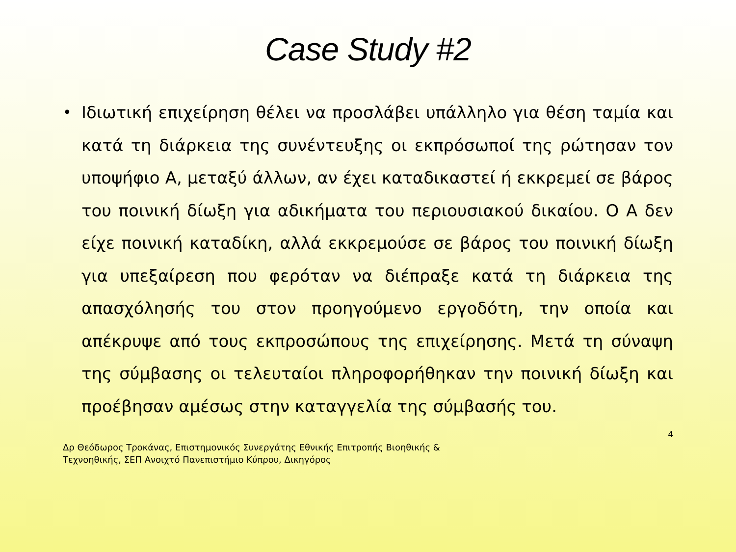Case Study #2
•
Ιδιωτική επιχείρηση θέλει να προσλάβει υπάλληλο για θέση ταμία και κατά τη διάρκεια της συνέντευξης οι εκπρόσωποί της ρώτησαν τον υποψήφιο Α, μεταξύ άλλων, αν έχει καταδικαστεί ή εκκρεμεί σε βάρος του ποινική δίωξη για αδικήματα του περιουσιακού δικαίου. Ο Α δεν είχε ποινική καταδίκη, αλλά εκκρεμούσε σε βάρος του ποινική δίωξη για υπεξαίρεση που φερόταν να διέπραξε κατά τη διάρκεια της απασχόλησής του στον προηγούμενο εργοδότη, την οποία και απέκρυψε από τους εκπροσώπους της επιχείρησης. Μετά τη σύναψη της σύμβασης οι τελευταίοι πληροφορήθηκαν την ποινική δίωξη και προέβησαν αμέσως στην καταγγελία της σύμβασής του.
4
Δρ Θεόδωρος Τροκάνας, Επιστημονικός Συνεργάτης Εθνικής Επιτροπής Βιοηθικής &
Τεχνοηθικής, ΣΕΠ Ανοιχτό Πανεπιστήμιο Κύπρου, Δικηγόρος